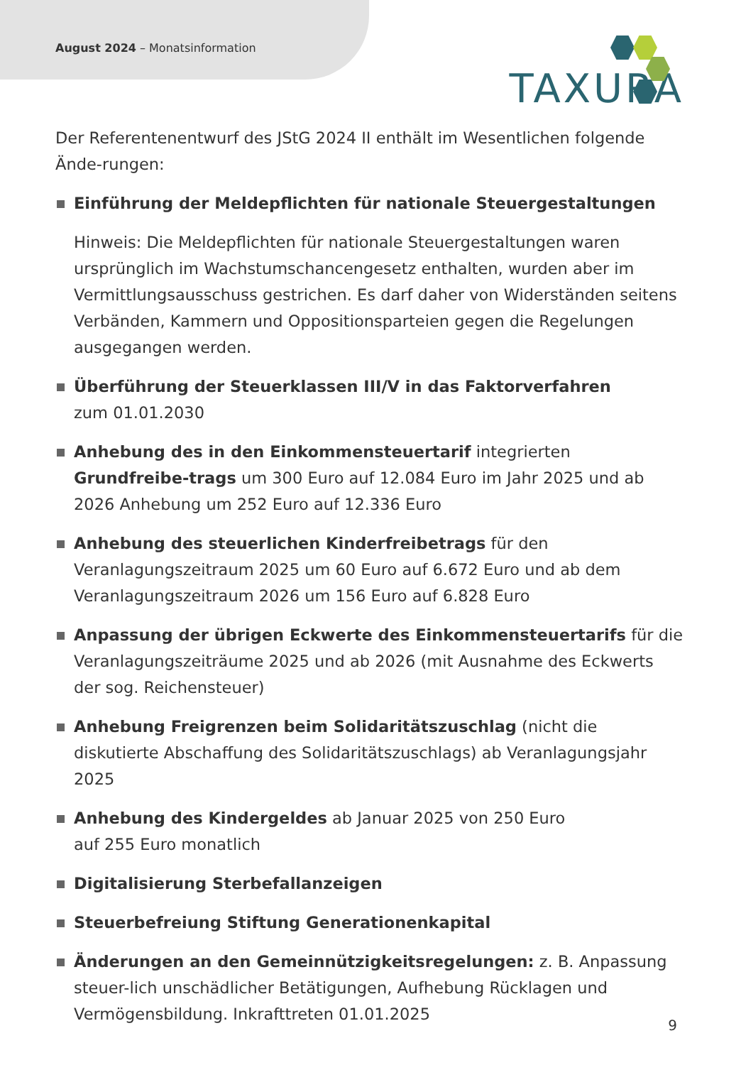August 2024 – Monatsinformation
TAXURA
Der Referentenentwurf des JStG 2024 II enthält im Wesentlichen folgende Ände-rungen:
Einführung der Meldepflichten für nationale Steuergestaltungen
Hinweis: Die Meldepflichten für nationale Steuergestaltungen waren ursprünglich im Wachstumschancengesetz enthalten, wurden aber im Vermittlungsausschuss gestrichen. Es darf daher von Widerständen seitens Verbänden, Kammern und Oppositionsparteien gegen die Regelungen ausgegangen werden.
Überführung der Steuerklassen III/V in das Faktorverfahren
zum 01.01.2030
Anhebung des in den Einkommensteuertarif integrierten Grundfreibe-trags um 300 Euro auf 12.084 Euro im Jahr 2025 und ab 2026 Anhebung um 252 Euro auf 12.336 Euro
Anhebung des steuerlichen Kinderfreibetrags für den Veranlagungszeitraum 2025 um 60 Euro auf 6.672 Euro und ab dem Veranlagungszeitraum 2026 um 156 Euro auf 6.828 Euro
Anpassung der übrigen Eckwerte des Einkommensteuertarifs für die Veranlagungszeiträume 2025 und ab 2026 (mit Ausnahme des Eckwerts der sog. Reichensteuer)
Anhebung Freigrenzen beim Solidaritätszuschlag (nicht die diskutierte Abschaffung des Solidaritätszuschlags) ab Veranlagungsjahr 2025
Anhebung des Kindergeldes ab Januar 2025 von 250 Euro
auf 255 Euro monatlich
Digitalisierung Sterbefallanzeigen
Steuerbefreiung Stiftung Generationenkapital
Änderungen an den Gemeinnützigkeitsregelungen: z. B. Anpassung steuer-lich unschädlicher Betätigungen, Aufhebung Rücklagen und Vermögensbildung. Inkrafttreten 01.01.2025
9